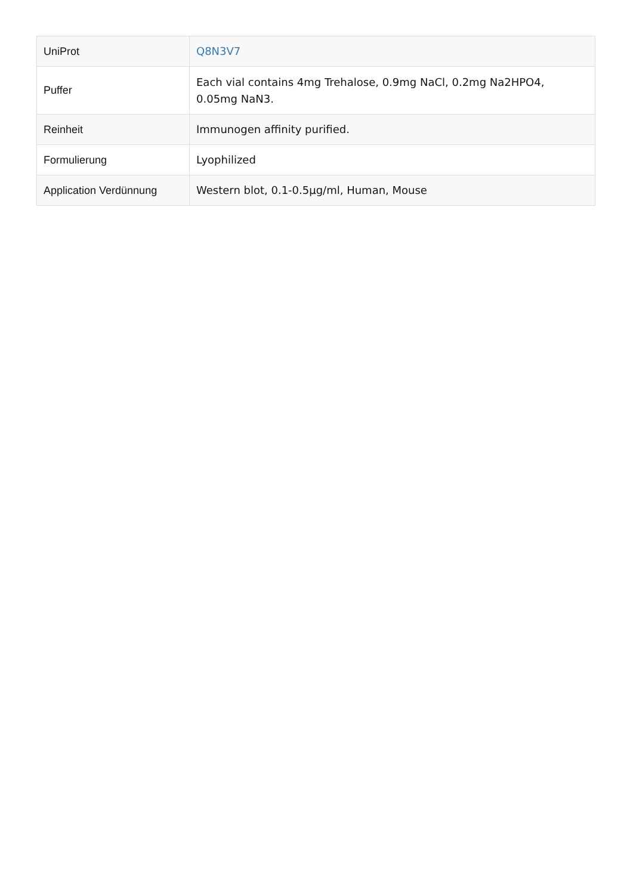| UniProt | Q8N3V7 |
| Puffer | Each vial contains 4mg Trehalose, 0.9mg NaCl, 0.2mg Na2HPO4, 0.05mg NaN3. |
| Reinheit | Immunogen affinity purified. |
| Formulierung | Lyophilized |
| Application Verdünnung | Western blot, 0.1-0.5µg/ml, Human, Mouse |